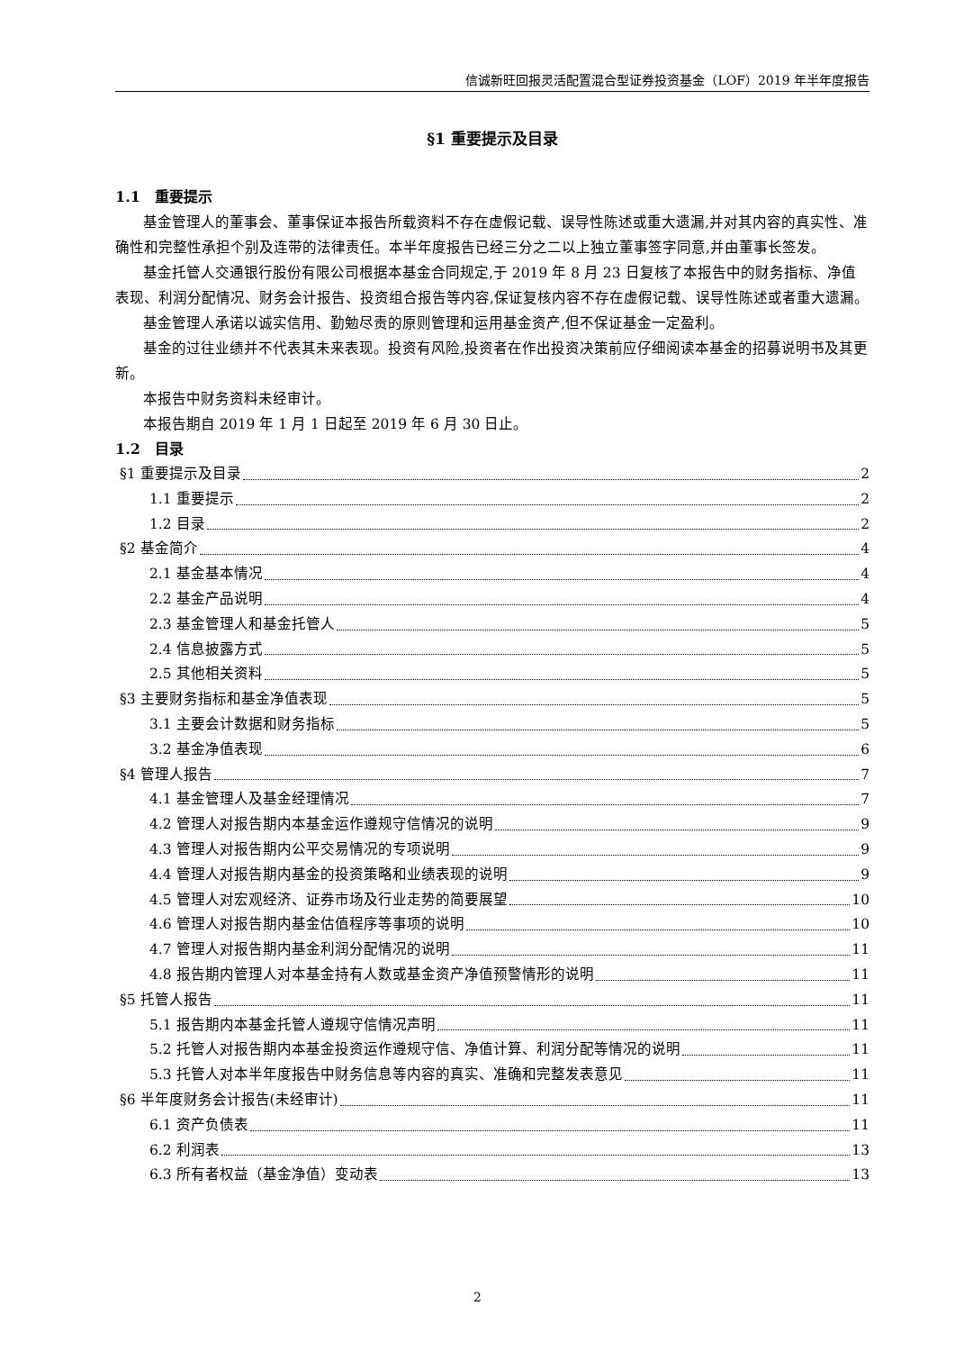信诚新旺回报灵活配置混合型证券投资基金（LOF）2019 年半年度报告
§1 重要提示及目录
1.1　重要提示
基金管理人的董事会、董事保证本报告所载资料不存在虚假记载、误导性陈述或重大遗漏,并对其内容的真实性、准确性和完整性承担个别及连带的法律责任。本半年度报告已经三分之二以上独立董事签字同意,并由董事长签发。
基金托管人交通银行股份有限公司根据本基金合同规定,于 2019 年 8 月 23 日复核了本报告中的财务指标、净值表现、利润分配情况、财务会计报告、投资组合报告等内容,保证复核内容不存在虚假记载、误导性陈述或者重大遗漏。
基金管理人承诺以诚实信用、勤勉尽责的原则管理和运用基金资产,但不保证基金一定盈利。
基金的过往业绩并不代表其未来表现。投资有风险,投资者在作出投资决策前应仔细阅读本基金的招募说明书及其更新。
本报告中财务资料未经审计。
本报告期自 2019 年 1 月 1 日起至 2019 年 6 月 30 日止。
1.2　目录
§1 重要提示及目录 2
1.1 重要提示 2
1.2 目录 2
§2 基金简介 4
2.1 基金基本情况 4
2.2 基金产品说明 4
2.3 基金管理人和基金托管人 5
2.4 信息披露方式 5
2.5 其他相关资料 5
§3 主要财务指标和基金净值表现 5
3.1 主要会计数据和财务指标 5
3.2 基金净值表现 6
§4 管理人报告 7
4.1 基金管理人及基金经理情况 7
4.2 管理人对报告期内本基金运作遵规守信情况的说明 9
4.3 管理人对报告期内公平交易情况的专项说明 9
4.4 管理人对报告期内基金的投资策略和业绩表现的说明 9
4.5 管理人对宏观经济、证券市场及行业走势的简要展望 10
4.6 管理人对报告期内基金估值程序等事项的说明 10
4.7 管理人对报告期内基金利润分配情况的说明 11
4.8 报告期内管理人对本基金持有人数或基金资产净值预警情形的说明 11
§5 托管人报告 11
5.1 报告期内本基金托管人遵规守信情况声明 11
5.2 托管人对报告期内本基金投资运作遵规守信、净值计算、利润分配等情况的说明 11
5.3 托管人对本半年度报告中财务信息等内容的真实、准确和完整发表意见 11
§6 半年度财务会计报告(未经审计) 11
6.1 资产负债表 11
6.2 利润表 13
6.3 所有者权益（基金净值）变动表 13
2